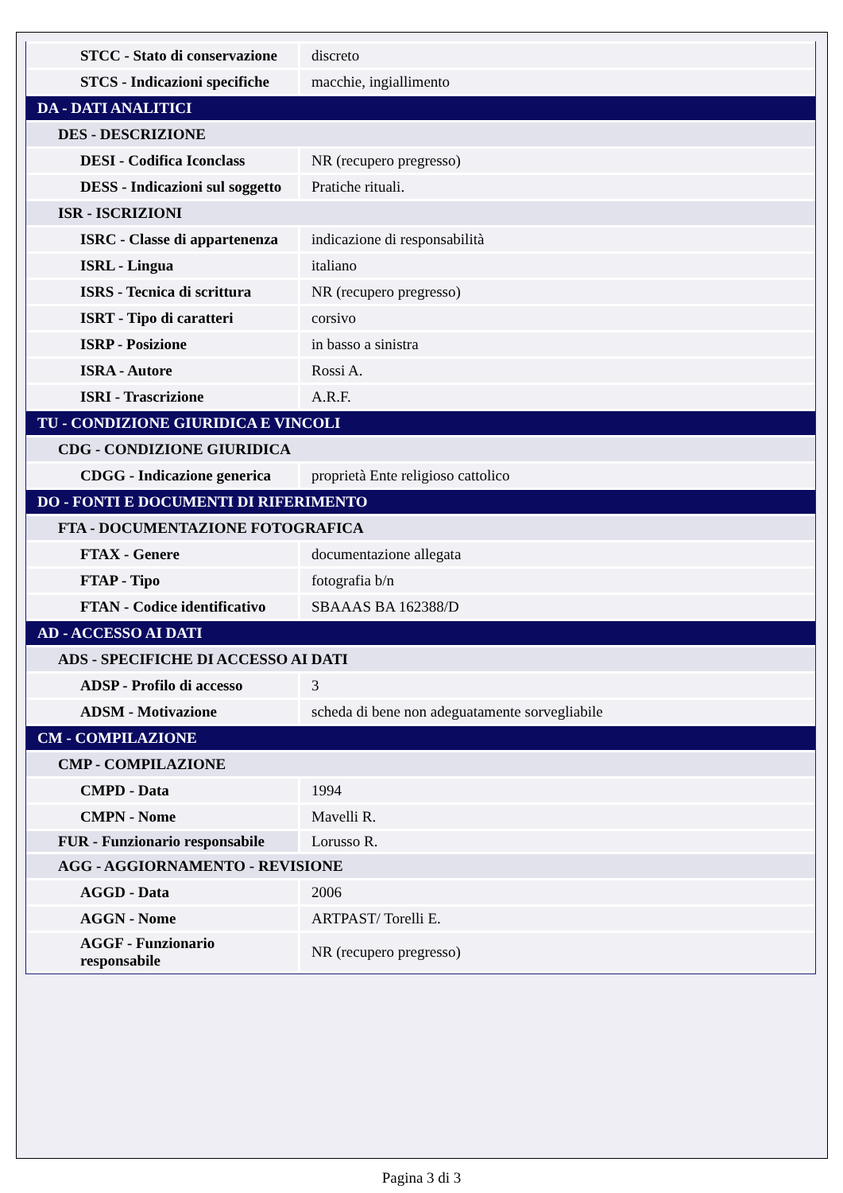| STCC - Stato di conservazione | discreto |
| STCS - Indicazioni specifiche | macchie, ingiallimento |
| DA - DATI ANALITICI | |
| DES - DESCRIZIONE | |
| DESI - Codifica Iconclass | NR (recupero pregresso) |
| DESS - Indicazioni sul soggetto | Pratiche rituali. |
| ISR - ISCRIZIONI | |
| ISRC - Classe di appartenenza | indicazione di responsabilità |
| ISRL - Lingua | italiano |
| ISRS - Tecnica di scrittura | NR (recupero pregresso) |
| ISRT - Tipo di caratteri | corsivo |
| ISRP - Posizione | in basso a sinistra |
| ISRA - Autore | Rossi A. |
| ISRI - Trascrizione | A.R.F. |
| TU - CONDIZIONE GIURIDICA E VINCOLI | |
| CDG - CONDIZIONE GIURIDICA | |
| CDGG - Indicazione generica | proprietà Ente religioso cattolico |
| DO - FONTI E DOCUMENTI DI RIFERIMENTO | |
| FTA - DOCUMENTAZIONE FOTOGRAFICA | |
| FTAX - Genere | documentazione allegata |
| FTAP - Tipo | fotografia b/n |
| FTAN - Codice identificativo | SBAAAS BA 162388/D |
| AD - ACCESSO AI DATI | |
| ADS - SPECIFICHE DI ACCESSO AI DATI | |
| ADSP - Profilo di accesso | 3 |
| ADSM - Motivazione | scheda di bene non adeguatamente sorvegliabile |
| CM - COMPILAZIONE | |
| CMP - COMPILAZIONE | |
| CMPD - Data | 1994 |
| CMPN - Nome | Mavelli R. |
| FUR - Funzionario responsabile | Lorusso R. |
| AGG - AGGIORNAMENTO - REVISIONE | |
| AGGD - Data | 2006 |
| AGGN - Nome | ARTPAST/ Torelli E. |
| AGGF - Funzionario responsabile | NR (recupero pregresso) |
Pagina 3 di 3